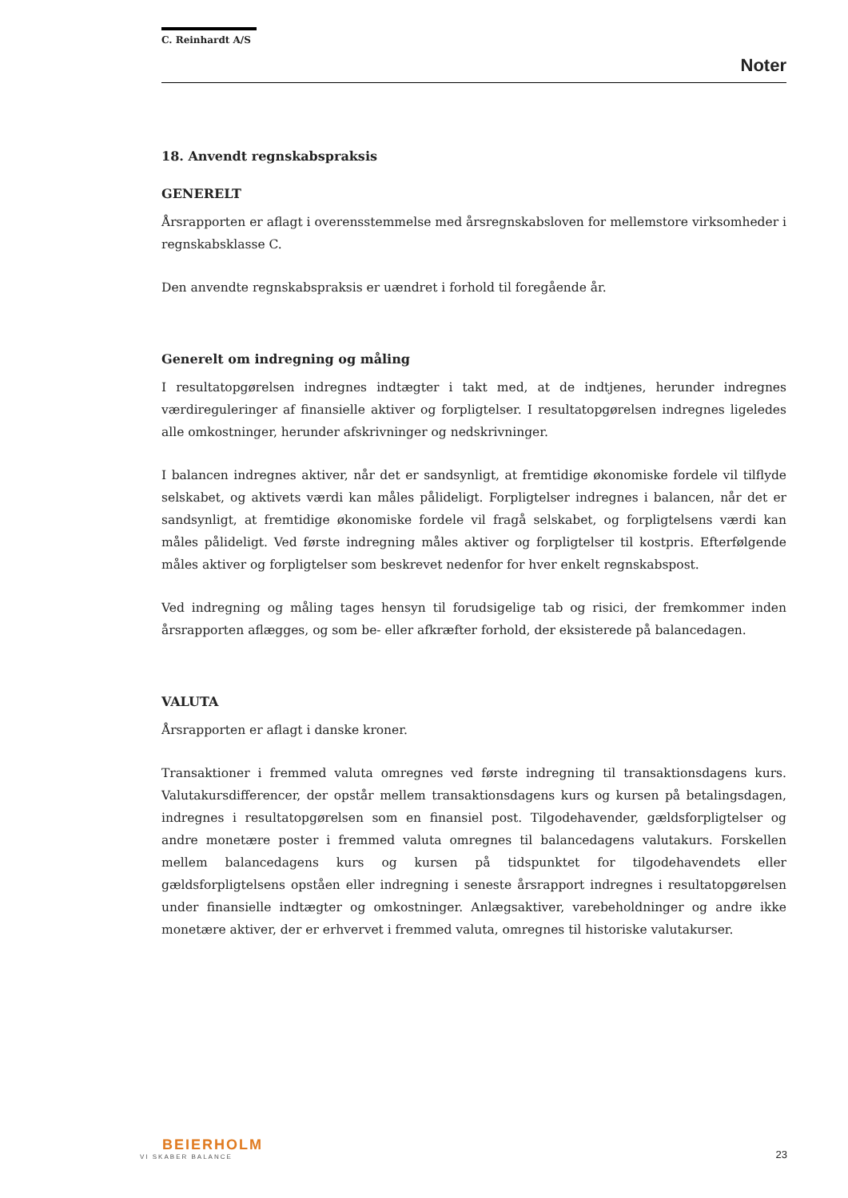C. Reinhardt A/S
Noter
18. Anvendt regnskabspraksis
GENERELT
Årsrapporten er aflagt i overensstemmelse med årsregnskabsloven for mellemstore virksomheder i regnskabsklasse C.
Den anvendte regnskabspraksis er uændret i forhold til foregående år.
Generelt om indregning og måling
I resultatopgørelsen indregnes indtægter i takt med, at de indtjenes, herunder indregnes værdireguleringer af finansielle aktiver og forpligtelser. I resultatopgørelsen indregnes ligeledes alle omkostninger, herunder afskrivninger og nedskrivninger.
I balancen indregnes aktiver, når det er sandsynligt, at fremtidige økonomiske fordele vil tilflyde selskabet, og aktivets værdi kan måles pålideligt. Forpligtelser indregnes i balancen, når det er sandsynligt, at fremtidige økonomiske fordele vil fragå selskabet, og forpligtelsens værdi kan måles pålideligt. Ved første indregning måles aktiver og forpligtelser til kostpris. Efterfølgende måles aktiver og forpligtelser som beskrevet nedenfor for hver enkelt regnskabspost.
Ved indregning og måling tages hensyn til forudsigelige tab og risici, der fremkommer inden årsrapporten aflægges, og som be- eller afkræfter forhold, der eksisterede på balancedagen.
VALUTA
Årsrapporten er aflagt i danske kroner.
Transaktioner i fremmed valuta omregnes ved første indregning til transaktionsdagens kurs. Valutakursdifferencer, der opstår mellem transaktionsdagens kurs og kursen på betalingsdagen, indregnes i resultatopgørelsen som en finansiel post. Tilgodehavender, gældsforpligtelser og andre monetære poster i fremmed valuta omregnes til balancedagens valutakurs. Forskellen mellem balancedagens kurs og kursen på tidspunktet for tilgodehavendets eller gældsforpligtelsens opståen eller indregning i seneste årsrapport indregnes i resultatopgørelsen under finansielle indtægter og omkostninger. Anlægsaktiver, varebeholdninger og andre ikke monetære aktiver, der er erhvervet i fremmed valuta, omregnes til historiske valutakurser.
BEIERHOLM
VI SKABER BALANCE
23